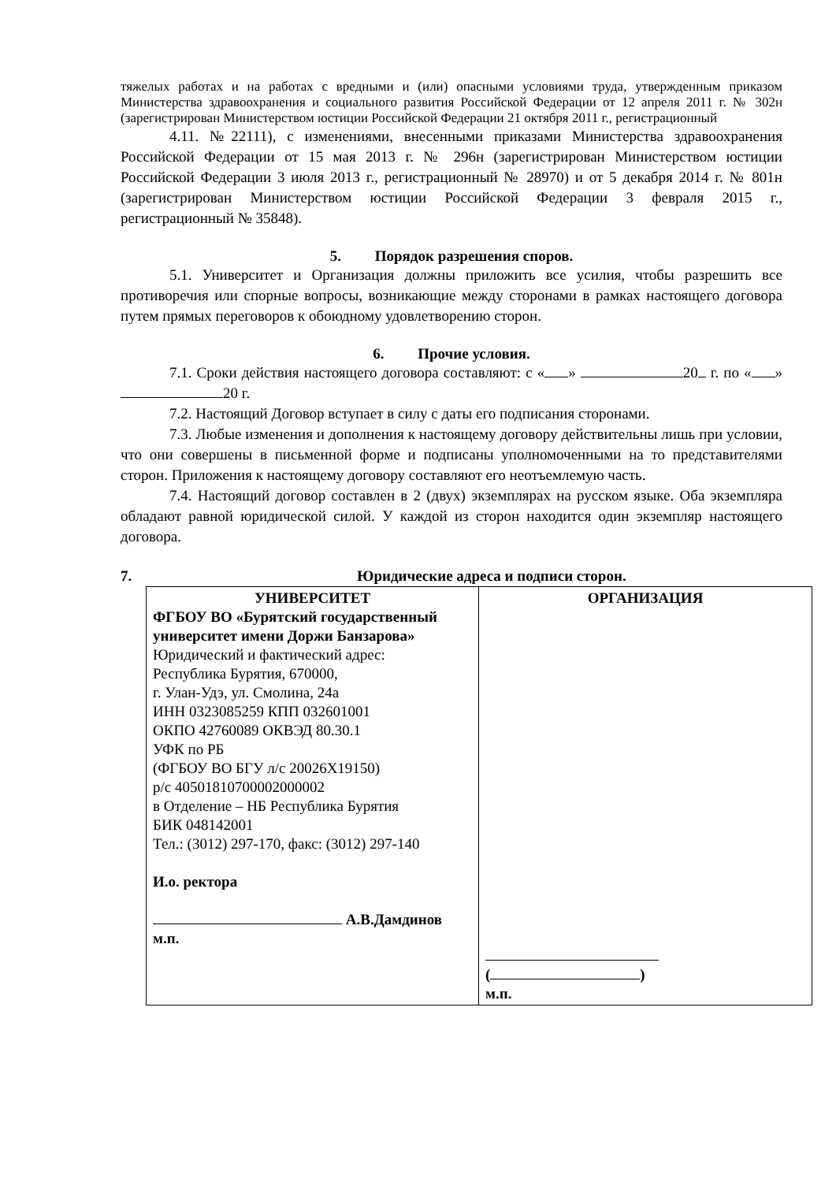тяжелых работах и на работах с вредными и (или) опасными условиями труда, утвержденным приказом Министерства здравоохранения и социального развития Российской Федерации от 12 апреля 2011 г. № 302н (зарегистрирован Министерством юстиции Российской Федерации 21 октября 2011 г., регистрационный
4.11. №22111), с изменениями, внесенными приказами Министерства здравоохранения Российской Федерации от 15 мая 2013 г. № 296н (зарегистрирован Министерством юстиции Российской Федерации 3 июля 2013 г., регистрационный № 28970) и от 5 декабря 2014 г. № 801н (зарегистрирован Министерством юстиции Российской Федерации 3 февраля 2015 г., регистрационный № 35848).
5. Порядок разрешения споров.
5.1. Университет и Организация должны приложить все усилия, чтобы разрешить все противоречия или спорные вопросы, возникающие между сторонами в рамках настоящего договора путем прямых переговоров к обоюдному удовлетворению сторон.
6. Прочие условия.
7.1. Сроки действия настоящего договора составляют: с « » 20 г. по « » 20 г.
7.2. Настоящий Договор вступает в силу с даты его подписания сторонами.
7.3. Любые изменения и дополнения к настоящему договору действительны лишь при условии, что они совершены в письменной форме и подписаны уполномоченными на то представителями сторон. Приложения к настоящему договору составляют его неотъемлемую часть.
7.4. Настоящий договор составлен в 2 (двух) экземплярах на русском языке. Оба экземпляра обладают равной юридической силой. У каждой из сторон находится один экземпляр настоящего договора.
7. Юридические адреса и подписи сторон.
| УНИВЕРСИТЕТ ФГБОУ ВО «Бурятский государственный университет имени Доржи Банзарова» Юридический и фактический адрес: Республика Бурятия, 670000, г. Улан-Удэ, ул. Смолина, 24а ИНН 0323085259 КПП 032601001 ОКПО 42760089 ОКВЭД 80.30.1 УФК по РБ (ФГБОУ ВО БГУ л/с 20026Х19150) р/с 40501810700002000002 в Отделение – НБ Республика Бурятия БИК 048142001 Тел.: (3012) 297-170, факс: (3012) 297-140 И.о. ректора А.В.Дамдинов м.п. | ОРГАНИЗАЦИЯ ( ) м.п. |